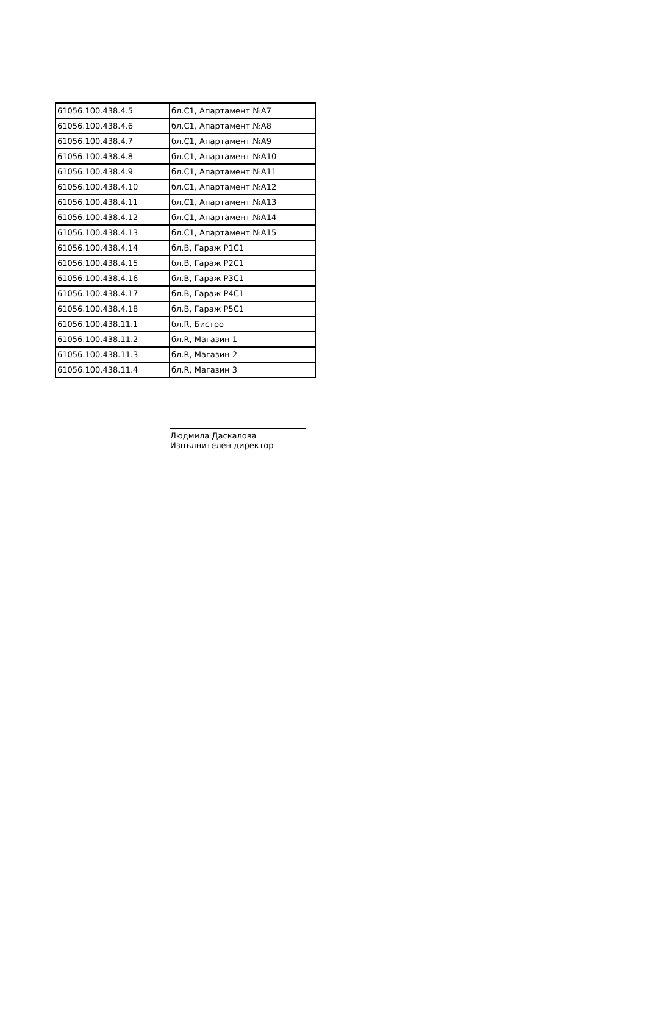| 61056.100.438.4.5 | бл.C1, Апартамент №A7 |
| 61056.100.438.4.6 | бл.C1, Апартамент №A8 |
| 61056.100.438.4.7 | бл.C1, Апартамент №A9 |
| 61056.100.438.4.8 | бл.C1, Апартамент №A10 |
| 61056.100.438.4.9 | бл.C1, Апартамент №A11 |
| 61056.100.438.4.10 | бл.C1, Апартамент №A12 |
| 61056.100.438.4.11 | бл.C1, Апартамент №A13 |
| 61056.100.438.4.12 | бл.C1, Апартамент №A14 |
| 61056.100.438.4.13 | бл.C1, Апартамент №A15 |
| 61056.100.438.4.14 | бл.B, Гараж P1C1 |
| 61056.100.438.4.15 | бл.B, Гараж P2C1 |
| 61056.100.438.4.16 | бл.B, Гараж P3C1 |
| 61056.100.438.4.17 | бл.B, Гараж P4C1 |
| 61056.100.438.4.18 | бл.B, Гараж P5C1 |
| 61056.100.438.11.1 | бл.R, Бистро |
| 61056.100.438.11.2 | бл.R, Магазин 1 |
| 61056.100.438.11.3 | бл.R, Магазин 2 |
| 61056.100.438.11.4 | бл.R, Магазин 3 |
Людмила Даскалова
Изпълнителен директор